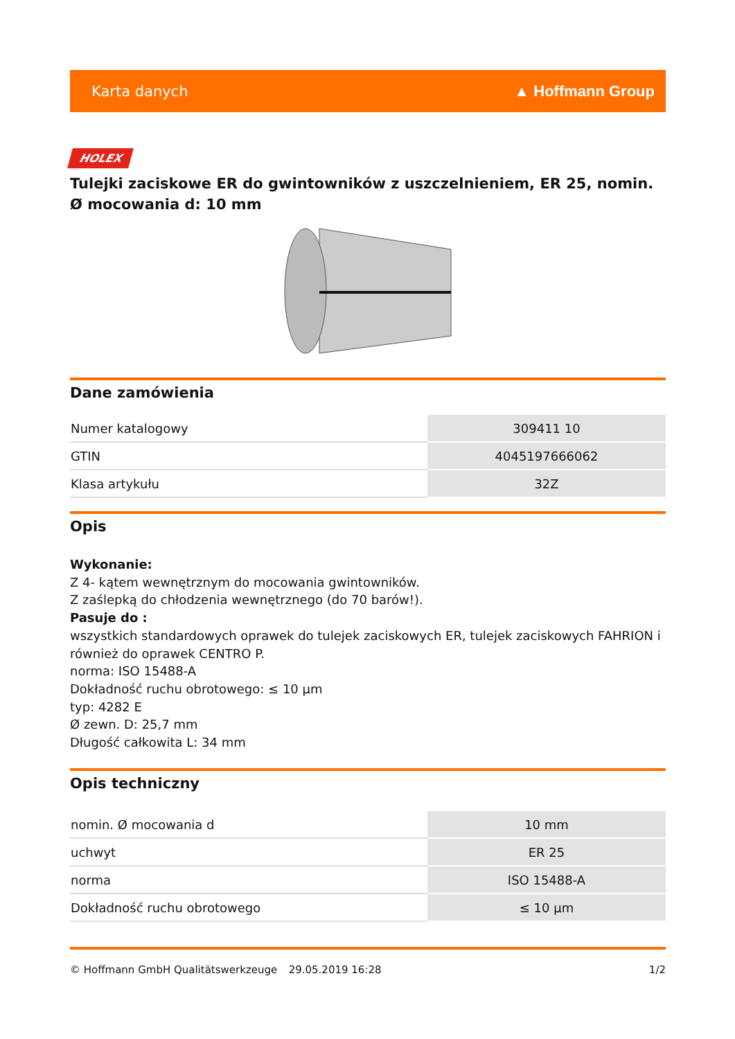Karta danych ▲ Hoffmann Group
HOLEX
Tulejki zaciskowe ER do gwintowników z uszczelnieniem, ER 25, nomin. Ø mocowania d: 10 mm
Dane zamówienia
| Numer katalogowy | 309411 10 |
| GTIN | 4045197666062 |
| Klasa artykułu | 32Z |
Opis
Wykonanie:
Z 4- kątem wewnętrznym do mocowania gwintowników.
Z zaślepką do chłodzenia wewnętrznego (do 70 barów!).
Pasuje do :
wszystkich standardowych oprawek do tulejek zaciskowych ER, tulejek zaciskowych FAHRION i również do oprawek CENTRO P.
norma: ISO 15488-A
Dokładność ruchu obrotowego: ≤ 10 µm
typ: 4282 E
Ø zewn. D: 25,7 mm
Długość całkowita L: 34 mm
Opis techniczny
| nomin. Ø mocowania d | 10 mm |
| uchwyt | ER 25 |
| norma | ISO 15488-A |
| Dokładność ruchu obrotowego | ≤ 10 µm |
© Hoffmann GmbH Qualitätswerkzeuge 29.05.2019 16:28 1/2